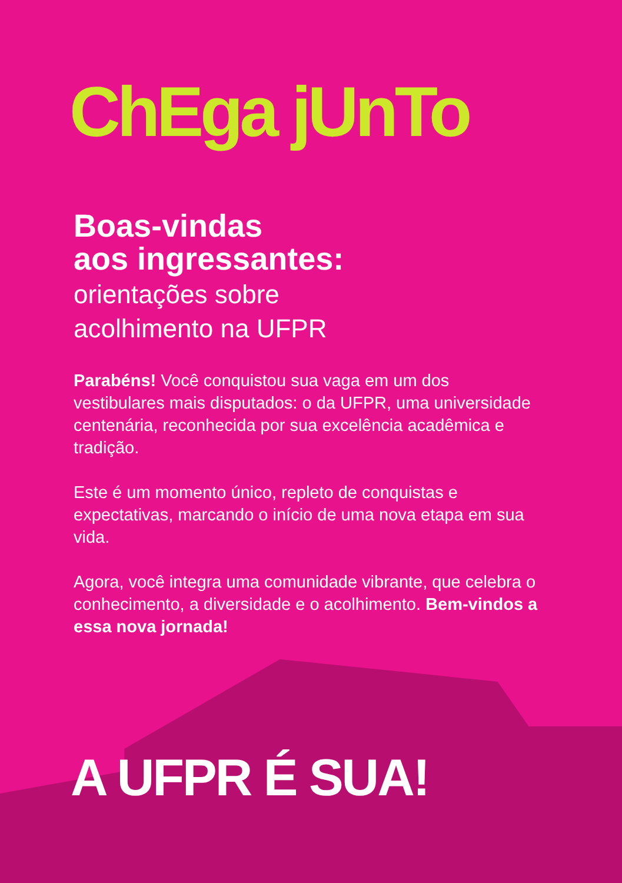ChEga jUnTo
Boas-vindas
aos ingressantes:
orientações sobre
acolhimento na UFPR
Parabéns! Você conquistou sua vaga em um dos vestibulares mais disputados: o da UFPR, uma universidade centenária, reconhecida por sua excelência acadêmica e tradição.
Este é um momento único, repleto de conquistas e expectativas, marcando o início de uma nova etapa em sua vida.
Agora, você integra uma comunidade vibrante, que celebra o conhecimento, a diversidade e o acolhimento. Bem-vindos a essa nova jornada!
A UFPR É SUA!